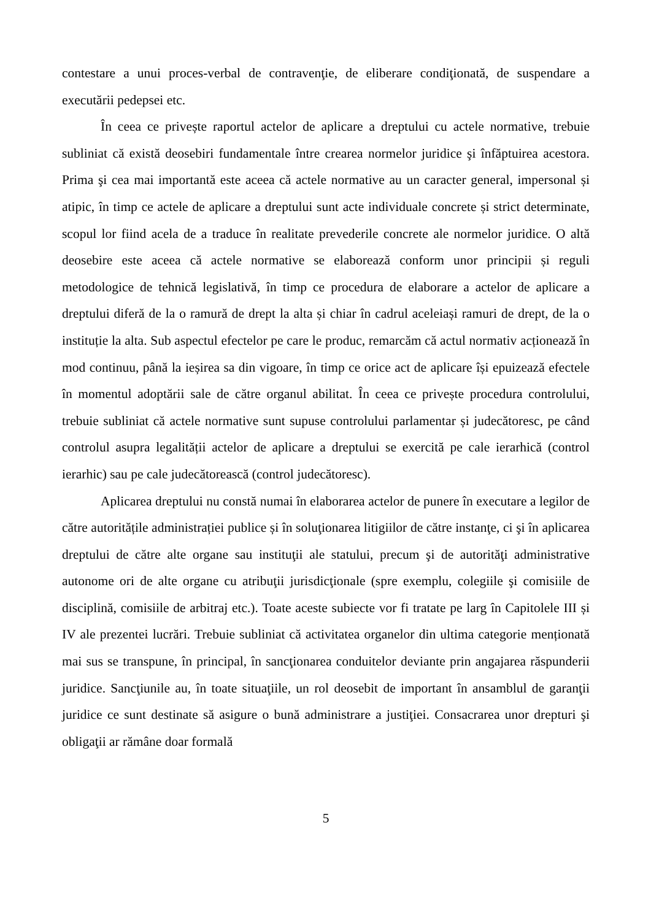contestare a unui proces-verbal de contravenţie, de eliberare condiţionată, de suspendare a executării pedepsei etc.
În ceea ce privește raportul actelor de aplicare a dreptului cu actele normative, trebuie subliniat că există deosebiri fundamentale între crearea normelor juridice şi înfăptuirea acestora. Prima şi cea mai importantă este aceea că actele normative au un caracter general, impersonal și atipic, în timp ce actele de aplicare a dreptului sunt acte individuale concrete și strict determinate, scopul lor fiind acela de a traduce în realitate prevederile concrete ale normelor juridice. O altă deosebire este aceea că actele normative se elaborează conform unor principii și reguli metodologice de tehnică legislativă, în timp ce procedura de elaborare a actelor de aplicare a dreptului diferă de la o ramură de drept la alta și chiar în cadrul aceleiași ramuri de drept, de la o instituție la alta. Sub aspectul efectelor pe care le produc, remarcăm că actul normativ acționează în mod continuu, până la ieșirea sa din vigoare, în timp ce orice act de aplicare își epuizează efectele în momentul adoptării sale de către organul abilitat. În ceea ce privește procedura controlului, trebuie subliniat că actele normative sunt supuse controlului parlamentar și judecătoresc, pe când controlul asupra legalității actelor de aplicare a dreptului se exercită pe cale ierarhică (control ierarhic) sau pe cale judecătorească (control judecătoresc).
Aplicarea dreptului nu constă numai în elaborarea actelor de punere în executare a legilor de către autoritățile administrației publice și în soluţionarea litigiilor de către instanţe, ci şi în aplicarea dreptului de către alte organe sau instituţii ale statului, precum şi de autorităţi administrative autonome ori de alte organe cu atribuţii jurisdicţionale (spre exemplu, colegiile şi comisiile de disciplină, comisiile de arbitraj etc.). Toate aceste subiecte vor fi tratate pe larg în Capitolele III și IV ale prezentei lucrări. Trebuie subliniat că activitatea organelor din ultima categorie menționată mai sus se transpune, în principal, în sancţionarea conduitelor deviante prin angajarea răspunderii juridice. Sancţiunile au, în toate situaţiile, un rol deosebit de important în ansamblul de garanţii juridice ce sunt destinate să asigure o bună administrare a justiţiei. Consacrarea unor drepturi şi obligaţii ar rămâne doar formală
5